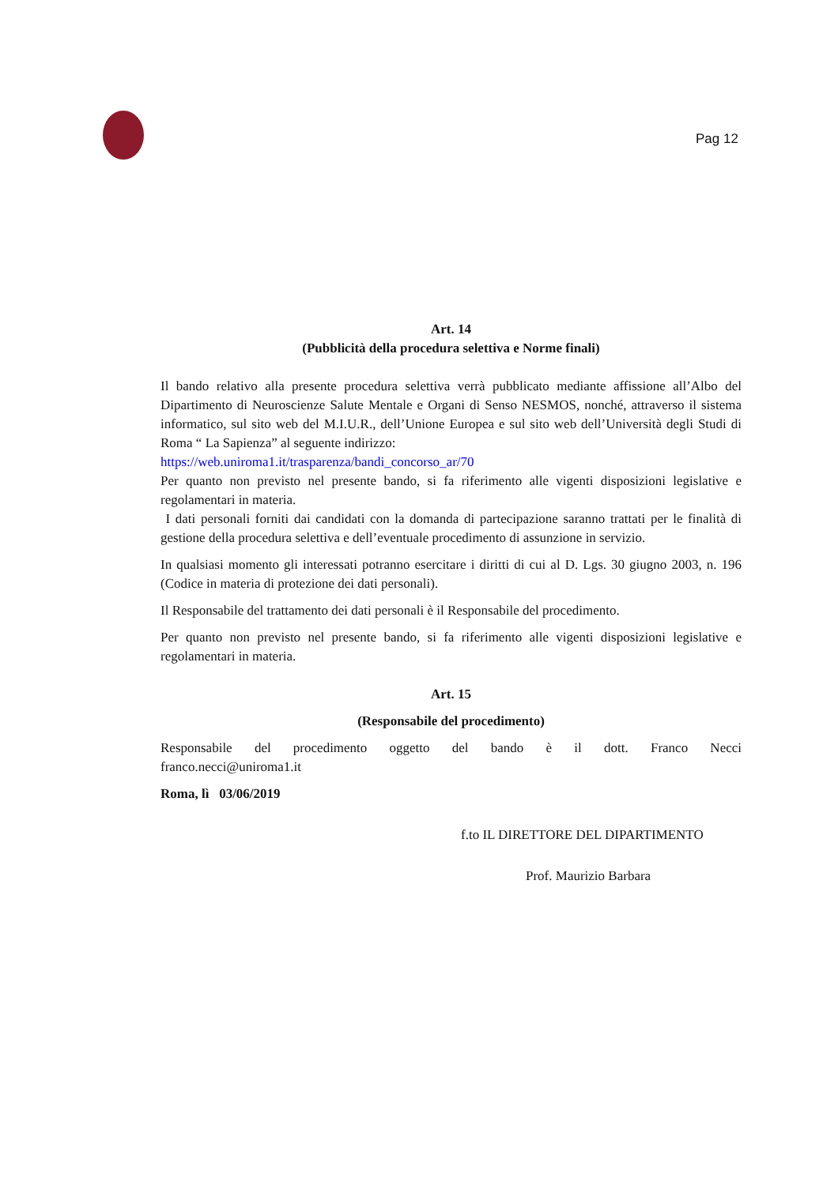Pag 12
Art. 14
(Pubblicità della procedura selettiva e Norme finali)
Il bando relativo alla presente procedura selettiva verrà pubblicato mediante affissione all’Albo del Dipartimento di Neuroscienze Salute Mentale e Organi di Senso NESMOS, nonché, attraverso il sistema informatico, sul sito web del M.I.U.R., dell’Unione Europea e sul sito web dell’Università degli Studi di Roma “ La Sapienza” al seguente indirizzo:
https://web.uniroma1.it/trasparenza/bandi_concorso_ar/70
Per quanto non previsto nel presente bando, si fa riferimento alle vigenti disposizioni legislative e regolamentari in materia.
I dati personali forniti dai candidati con la domanda di partecipazione saranno trattati per le finalità di gestione della procedura selettiva e dell’eventuale procedimento di assunzione in servizio.
In qualsiasi momento gli interessati potranno esercitare i diritti di cui al D. Lgs. 30 giugno 2003, n. 196 (Codice in materia di protezione dei dati personali).
Il Responsabile del trattamento dei dati personali è il Responsabile del procedimento.
Per quanto non previsto nel presente bando, si fa riferimento alle vigenti disposizioni legislative e regolamentari in materia.
Art. 15
(Responsabile del procedimento)
Responsabile del procedimento oggetto del bando è il dott. Franco Necci
franco.necci@uniroma1.it
Roma, lì 03/06/2019
f.to IL DIRETTORE DEL DIPARTIMENTO
Prof. Maurizio Barbara